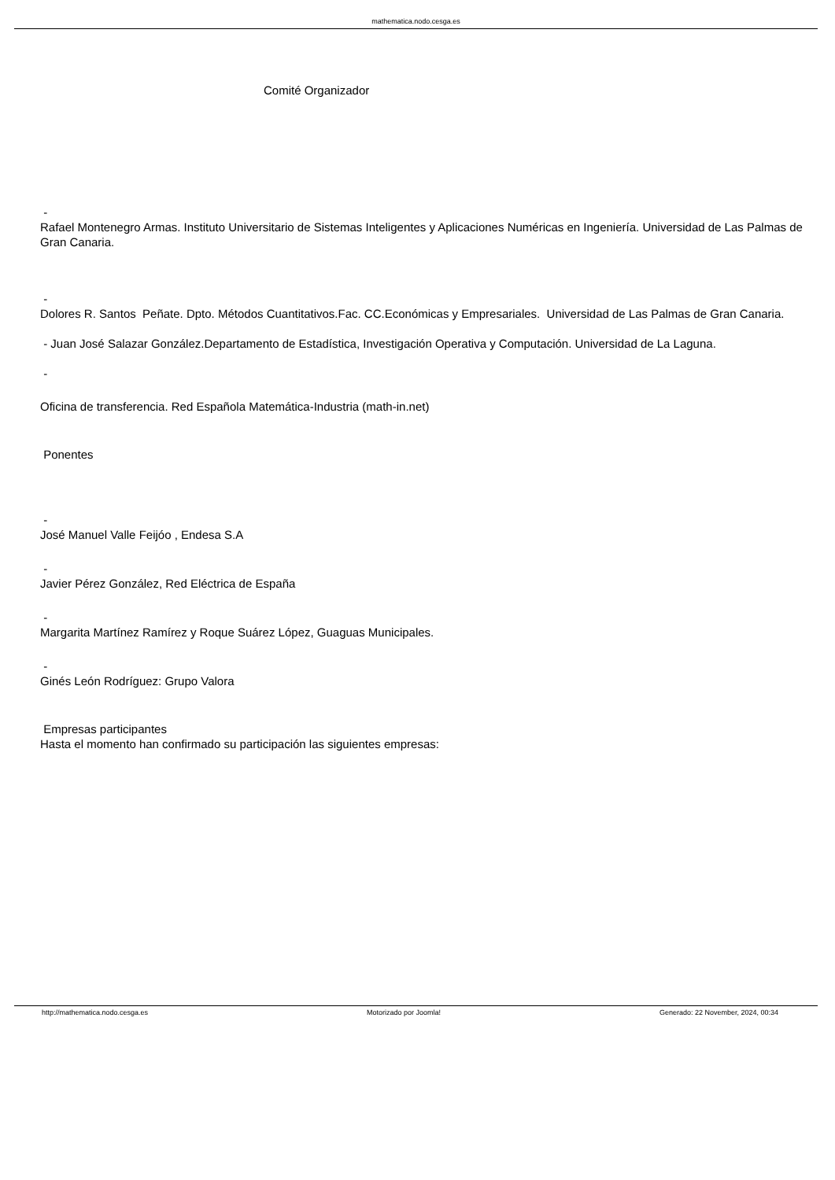mathematica.nodo.cesga.es
Comité Organizador
-
Rafael Montenegro Armas. Instituto Universitario de Sistemas Inteligentes y Aplicaciones Numéricas en Ingeniería. Universidad de Las Palmas de Gran Canaria.
-
Dolores R. Santos Peñate. Dpto. Métodos Cuantitativos.Fac. CC.Económicas y Empresariales. Universidad de Las Palmas de Gran Canaria.
- Juan José Salazar González.Departamento de Estadística, Investigación Operativa y Computación. Universidad de La Laguna.
-
Oficina de transferencia. Red Española Matemática-Industria (math-in.net)
Ponentes
-
José Manuel Valle Feijóo , Endesa S.A
-
Javier Pérez González, Red Eléctrica de España
-
Margarita Martínez Ramírez y Roque Suárez López, Guaguas Municipales.
-
Ginés León Rodríguez: Grupo Valora
Empresas participantes
Hasta el momento han confirmado su participación las siguientes empresas:
http://mathematica.nodo.cesga.es Motorizado por Joomla! Generado: 22 November, 2024, 00:34